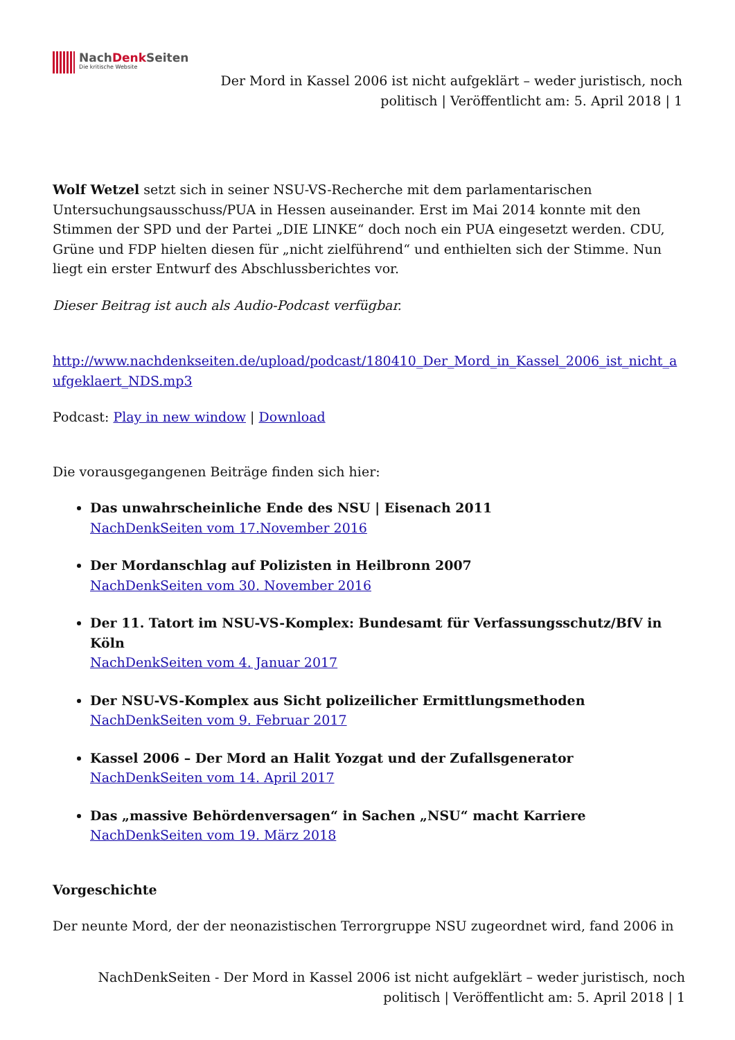NachDenk Seiten
Die kritische Website
Der Mord in Kassel 2006 ist nicht aufgeklärt – weder juristisch, noch politisch | Veröffentlicht am: 5. April 2018 | 1
Wolf Wetzel setzt sich in seiner NSU-VS-Recherche mit dem parlamentarischen Untersuchungsausschuss/PUA in Hessen auseinander. Erst im Mai 2014 konnte mit den Stimmen der SPD und der Partei „DIE LINKE“ doch noch ein PUA eingesetzt werden. CDU, Grüne und FDP hielten diesen für „nicht zielführend“ und enthielten sich der Stimme. Nun liegt ein erster Entwurf des Abschlussberichtes vor.
Dieser Beitrag ist auch als Audio-Podcast verfügbar.
http://www.nachdenkseiten.de/upload/podcast/180410_Der_Mord_in_Kassel_2006_ist_nicht_aufgeklaert_NDS.mp3
Podcast: Play in new window | Download
Die vorausgegangenen Beiträge finden sich hier:
Das unwahrscheinliche Ende des NSU | Eisenach 2011
NachDenkSeiten vom 17.November 2016
Der Mordanschlag auf Polizisten in Heilbronn 2007
NachDenkSeiten vom 30. November 2016
Der 11. Tatort im NSU-VS-Komplex: Bundesamt für Verfassungsschutz/BfV in Köln
NachDenkSeiten vom 4. Januar 2017
Der NSU-VS-Komplex aus Sicht polizeilicher Ermittlungsmethoden
NachDenkSeiten vom 9. Februar 2017
Kassel 2006 – Der Mord an Halit Yozgat und der Zufallsgenerator
NachDenkSeiten vom 14. April 2017
Das „massive Behördenversagen“ in Sachen „NSU“ macht Karriere
NachDenkSeiten vom 19. März 2018
Vorgeschichte
Der neunte Mord, der der neonazistischen Terrorgruppe NSU zugeordnet wird, fand 2006 in
NachDenkSeiten - Der Mord in Kassel 2006 ist nicht aufgeklärt – weder juristisch, noch politisch | Veröffentlicht am: 5. April 2018 | 1